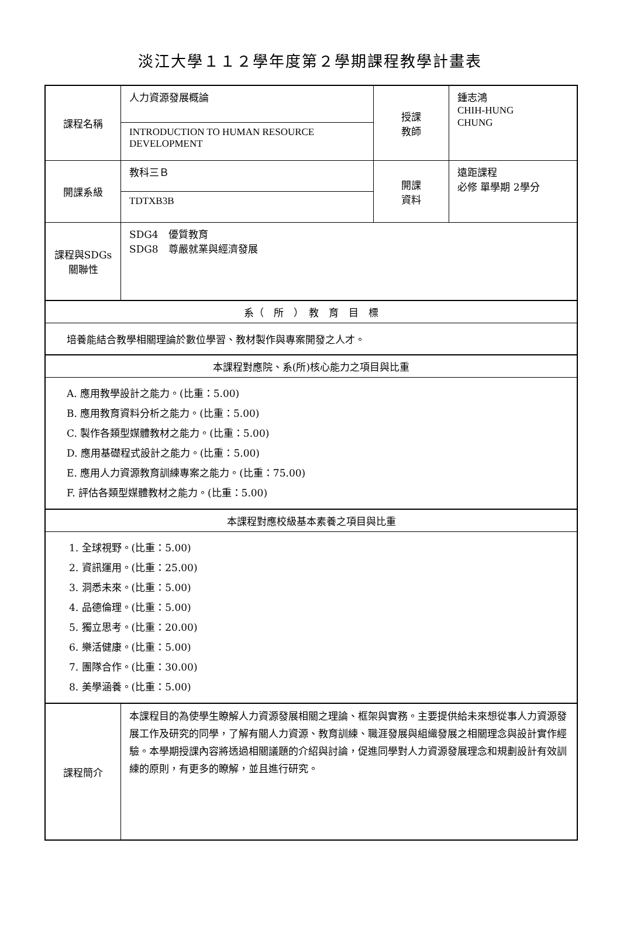淡江大學１１２學年度第２學期課程教學計畫表
| 課程名稱 | 人力資源發展概論 | 授課 教師 | 鍾志鴻 CHIH-HUNG CHUNG |
| | INTRODUCTION TO HUMAN RESOURCE DEVELOPMENT | | |
| 開課系級 | 教科三Ｂ | 開課 資料 | 遠距課程 必修 單學期 2學分 |
| | TDTXB3B | | |
| 課程與SDGs 關聯性 | SDG4 優質教育 SDG8 尊嚴就業與經濟發展 | | |
| 系（ 所 ） 教 育 目 標 | | | |
| 培養能結合教學相關理論於數位學習、教材製作與專案開發之人才。 | | | |
| 本課程對應院、系(所)核心能力之項目與比重 | | | |
| A. 應用教學設計之能力。(比重：5.00) B. 應用教育資料分析之能力。(比重：5.00) C. 製作各類型媒體教材之能力。(比重：5.00) D. 應用基礎程式設計之能力。(比重：5.00) E. 應用人力資源教育訓練專案之能力。(比重：75.00) F. 評估各類型媒體教材之能力。(比重：5.00) | | | |
| 本課程對應校級基本素養之項目與比重 | | | |
| 1. 全球視野。(比重：5.00) 2. 資訊運用。(比重：25.00) 3. 洞悉未來。(比重：5.00) 4. 品德倫理。(比重：5.00) 5. 獨立思考。(比重：20.00) 6. 樂活健康。(比重：5.00) 7. 團隊合作。(比重：30.00) 8. 美學涵養。(比重：5.00) | | | |
| 課程簡介 | 本課程目的為使學生瞭解人力資源發展相關之理論、框架與實務。主要提供給未來想從事人力資源發展工作及研究的同學，了解有關人力資源、教育訓練、職涯發展與組織發展之相關理念與設計實作經驗。本學期授課內容將透過相關議題的介紹與討論，促進同學對人力資源發展理念和規劃設計有效訓練的原則，有更多的瞭解，並且進行研究。 | | |